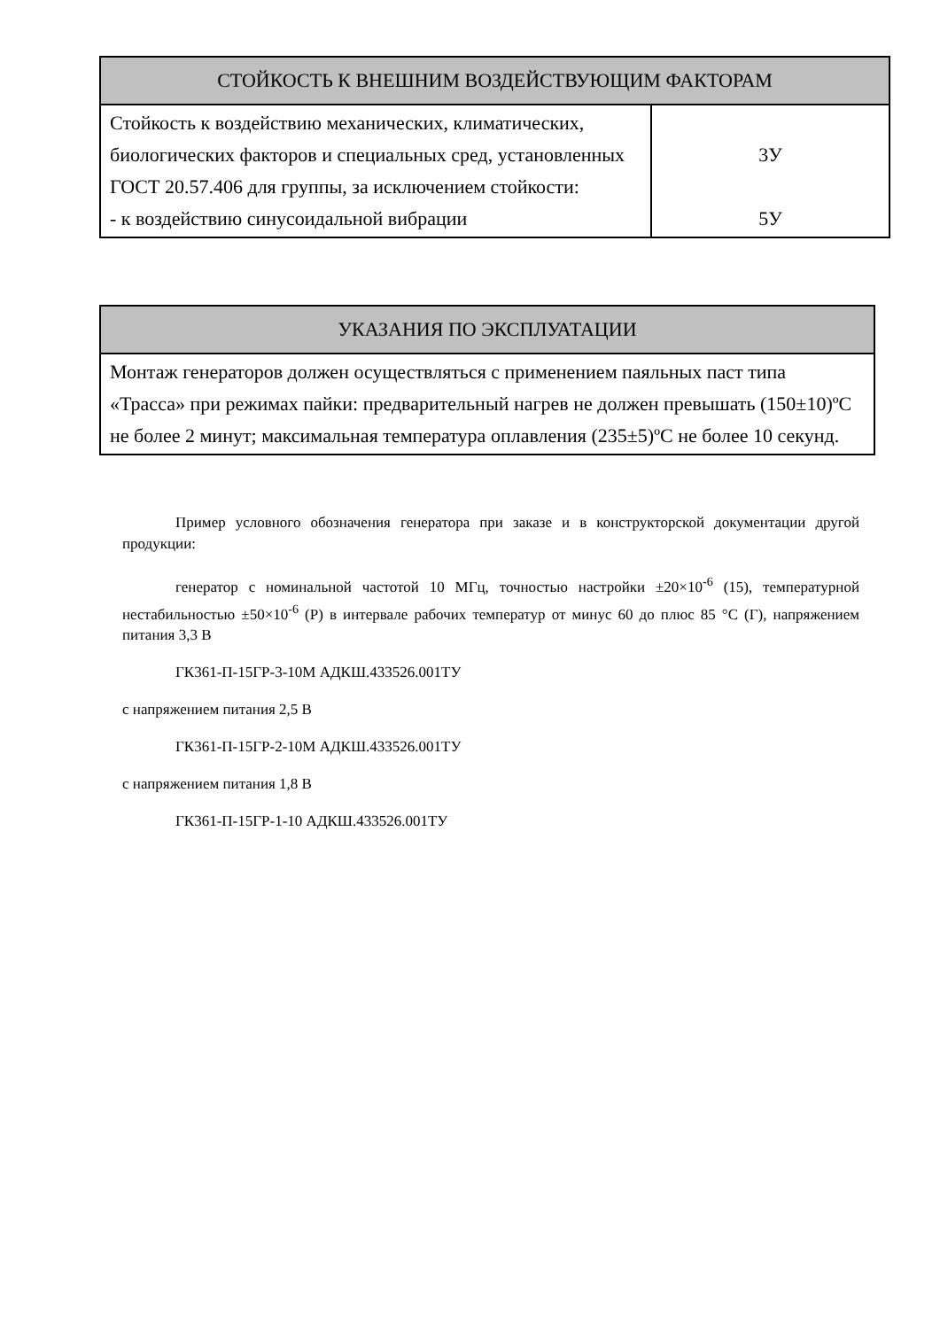| СТОЙКОСТЬ К ВНЕШНИМ ВОЗДЕЙСТВУЮЩИМ ФАКТОРАМ | |
| --- | --- |
| Стойкость к воздействию механических, климатических, биологических факторов и специальных сред, установленных ГОСТ 20.57.406 для группы, за исключением стойкости: - к воздействию синусоидальной вибрации | 3У 5У |
| УКАЗАНИЯ ПО ЭКСПЛУАТАЦИИ |
| --- |
| Монтаж генераторов должен осуществляться с применением паяльных паст типа «Трасса» при режимах пайки: предварительный нагрев не должен превышать (150±10)ºС не более 2 минут; максимальная температура оплавления (235±5)ºС не более 10 секунд. |
Пример условного обозначения генератора при заказе и в конструкторской документации другой продукции:
генератор с номинальной частотой 10 МГц, точностью настройки ±20×10<sup>-6</sup> (15), температурной нестабильностью ±50×10<sup>-6</sup> (Р) в интервале рабочих температур от минус 60 до плюс 85 °С (Г), напряжением питания 3,3 В
ГК361-П-15ГР-3-10М АДКШ.433526.001ТУ
с напряжением питания 2,5 В
ГК361-П-15ГР-2-10М АДКШ.433526.001ТУ
с напряжением питания 1,8 В
ГК361-П-15ГР-1-10 АДКШ.433526.001ТУ